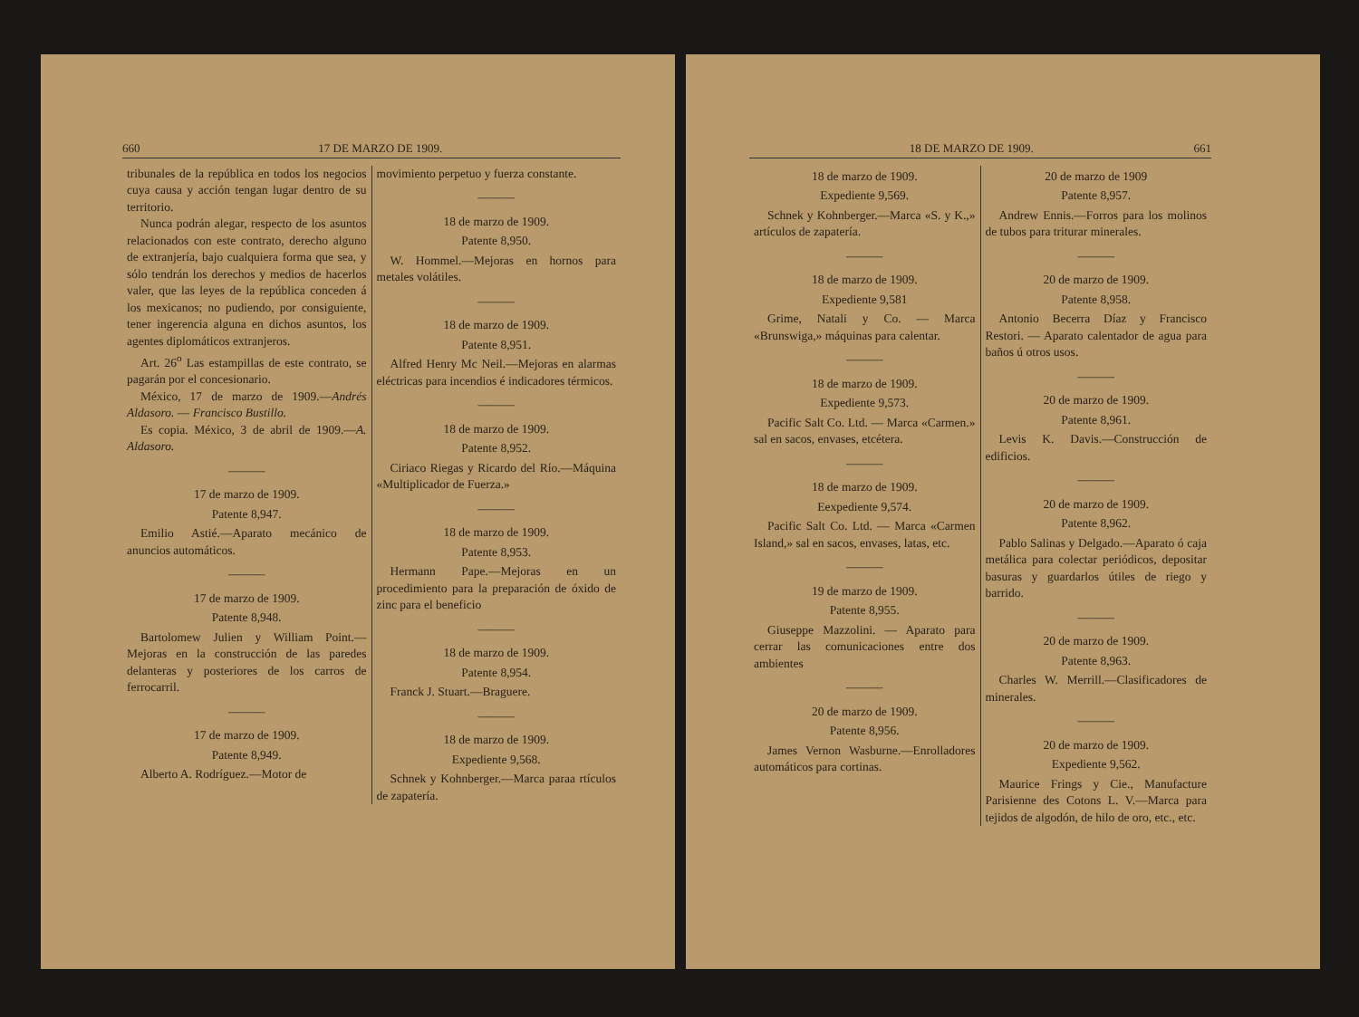660 17 DE MARZO DE 1909.
tribunales de la república en todos los negocios cuya causa y acción tengan lugar dentro de su territorio.
Nunca podrán alegar, respecto de los asuntos relacionados con este contrato, derecho alguno de extranjería, bajo cualquiera forma que sea, y sólo tendrán los derechos y medios de hacerlos valer, que las leyes de la república conceden á los mexicanos; no pudiendo, por consiguiente, tener ingerencia alguna en dichos asuntos, los agentes diplomáticos extranjeros.
Art. 26<sup>o</sup> Las estampillas de este contrato, se pagarán por el concesionario.
México, 17 de marzo de 1909.—Andrés Aldasoro. — Francisco Bustillo.
Es copia. México, 3 de abril de 1909.—A. Aldasoro.
———
17 de marzo de 1909.
Patente 8,947.
Emilio Astié.—Aparato mecánico de anuncios automáticos.
———
17 de marzo de 1909.
Patente 8,948.
Bartolomew Julien y William Point.—Mejoras en la construcción de las paredes delanteras y posteriores de los carros de ferrocarril.
———
17 de marzo de 1909.
Patente 8,949.
Alberto A. Rodríguez.—Motor de
movimiento perpetuo y fuerza constante.
———
18 de marzo de 1909.
Patente 8,950.
W. Hommel.—Mejoras en hornos para metales volátiles.
———
18 de marzo de 1909.
Patente 8,951.
Alfred Henry Mc Neil.—Mejoras en alarmas eléctricas para incendios é indicadores térmicos.
———
18 de marzo de 1909.
Patente 8,952.
Ciriaco Riegas y Ricardo del Río.—Máquina «Multiplicador de Fuerza.»
———
18 de marzo de 1909.
Patente 8,953.
Hermann Pape.—Mejoras en un procedimiento para la preparación de óxido de zinc para el beneficio
———
18 de marzo de 1909.
Patente 8,954.
Franck J. Stuart.—Braguere.
———
18 de marzo de 1909.
Expediente 9,568.
Schnek y Kohnberger.—Marca paraa rtículos de zapatería.
18 DE MARZO DE 1909. 661
18 de marzo de 1909.
Expediente 9,569.
Schnek y Kohnberger.—Marca «S. y K.,» artículos de zapatería.
———
18 de marzo de 1909.
Expediente 9,581
Grime, Natali y Co. — Marca «Brunswiga,» máquinas para calentar.
———
18 de marzo de 1909.
Expediente 9,573.
Pacific Salt Co. Ltd. — Marca «Carmen.» sal en sacos, envases, etcétera.
———
18 de marzo de 1909.
Eexpediente 9,574.
Pacific Salt Co. Ltd. — Marca «Carmen Island,» sal en sacos, envases, latas, etc.
———
19 de marzo de 1909.
Patente 8,955.
Giuseppe Mazzolini. — Aparato para cerrar las comunicaciones entre dos ambientes
———
20 de marzo de 1909.
Patente 8,956.
James Vernon Wasburne.—Enrolladores automáticos para cortinas.
20 de marzo de 1909
Patente 8,957.
Andrew Ennis.—Forros para los molinos de tubos para triturar minerales.
———
20 de marzo de 1909.
Patente 8,958.
Antonio Becerra Díaz y Francisco Restori. — Aparato calentador de agua para baños ú otros usos.
———
20 de marzo de 1909.
Patente 8,961.
Levis K. Davis.—Construcción de edificios.
———
20 de marzo de 1909.
Patente 8,962.
Pablo Salinas y Delgado.—Aparato ó caja metálica para colectar periódicos, depositar basuras y guardarlos útiles de riego y barrido.
———
20 de marzo de 1909.
Patente 8,963.
Charles W. Merrill.—Clasificadores de minerales.
———
20 de marzo de 1909.
Expediente 9,562.
Maurice Frings y Cie., Manufacture Parisienne des Cotons L. V.—Marca para tejidos de algodón, de hilo de oro, etc., etc.